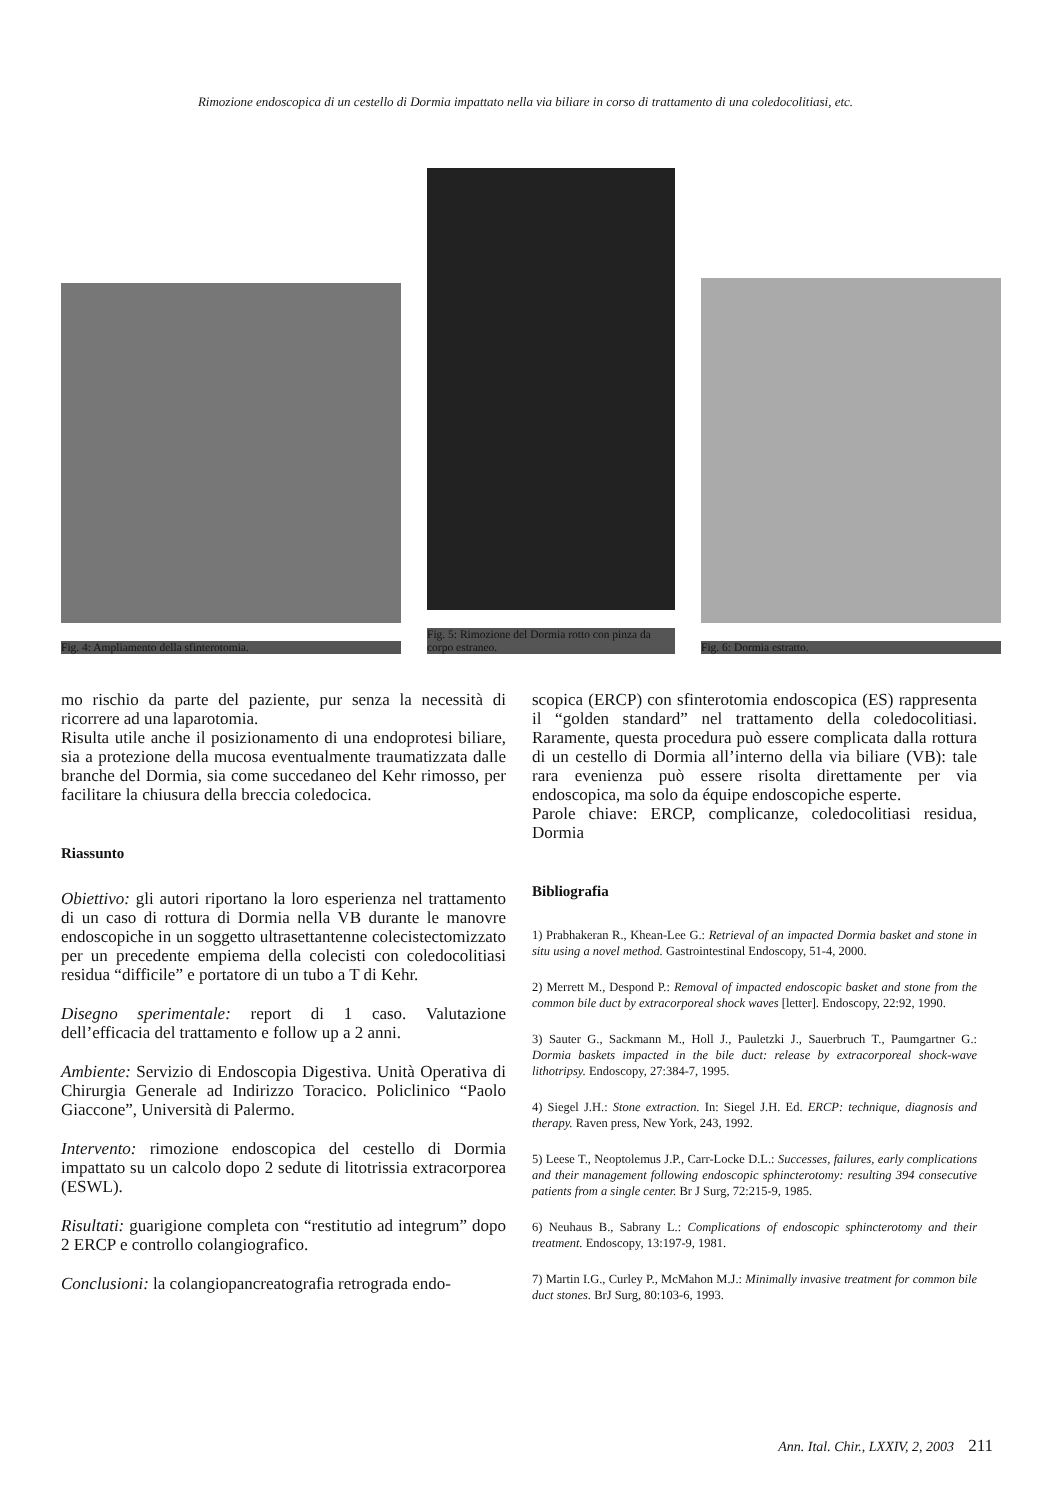Rimozione endoscopica di un cestello di Dormia impattato nella via biliare in corso di trattamento di una coledocolitiasi, etc.
Fig. 4: Ampliamento della sfinterotomia.
Fig. 5: Rimozione del Dormia rotto con pinza da corpo estraneo.
Fig. 6: Dormia estratto.
mo rischio da parte del paziente, pur senza la necessità di ricorrere ad una laparotomia.
Risulta utile anche il posizionamento di una endoprotesi biliare, sia a protezione della mucosa eventualmente traumatizzata dalle branche del Dormia, sia come succedaneo del Kehr rimosso, per facilitare la chiusura della breccia coledocica.
Riassunto
Obiettivo: gli autori riportano la loro esperienza nel trattamento di un caso di rottura di Dormia nella VB durante le manovre endoscopiche in un soggetto ultrasettantenne colecistectomizzato per un precedente empiema della colecisti con coledocolitiasi residua “difficile” e portatore di un tubo a T di Kehr.
Disegno sperimentale: report di 1 caso. Valutazione dell’efficacia del trattamento e follow up a 2 anni.
Ambiente: Servizio di Endoscopia Digestiva. Unità Operativa di Chirurgia Generale ad Indirizzo Toracico. Policlinico “Paolo Giaccone”, Università di Palermo.
Intervento: rimozione endoscopica del cestello di Dormia impattato su un calcolo dopo 2 sedute di litotrissia extracorporea (ESWL).
Risultati: guarigione completa con “restitutio ad integrum” dopo 2 ERCP e controllo colangiografico.
Conclusioni: la colangiopancreatografia retrograda endo-
scopica (ERCP) con sfinterotomia endoscopica (ES) rappresenta il “golden standard” nel trattamento della coledocolitiasi. Raramente, questa procedura può essere complicata dalla rottura di un cestello di Dormia all’interno della via biliare (VB): tale rara evenienza può essere risolta direttamente per via endoscopica, ma solo da équipe endoscopiche esperte.
Parole chiave: ERCP, complicanze, coledocolitiasi residua, Dormia
Bibliografia
1) Prabhakeran R., Khean-Lee G.: Retrieval of an impacted Dormia basket and stone in situ using a novel method. Gastrointestinal Endoscopy, 51-4, 2000.
2) Merrett M., Despond P.: Removal of impacted endoscopic basket and stone from the common bile duct by extracorporeal shock waves [letter]. Endoscopy, 22:92, 1990.
3) Sauter G., Sackmann M., Holl J., Pauletzki J., Sauerbruch T., Paumgartner G.: Dormia baskets impacted in the bile duct: release by extracorporeal shock-wave lithotripsy. Endoscopy, 27:384-7, 1995.
4) Siegel J.H.: Stone extraction. In: Siegel J.H. Ed. ERCP: technique, diagnosis and therapy. Raven press, New York, 243, 1992.
5) Leese T., Neoptolemus J.P., Carr-Locke D.L.: Successes, failures, early complications and their management following endoscopic sphincterotomy: resulting 394 consecutive patients from a single center. Br J Surg, 72:215-9, 1985.
6) Neuhaus B., Sabrany L.: Complications of endoscopic sphincterotomy and their treatment. Endoscopy, 13:197-9, 1981.
7) Martin I.G., Curley P., McMahon M.J.: Minimally invasive treatment for common bile duct stones. BrJ Surg, 80:103-6, 1993.
Ann. Ital. Chir., LXXIV, 2, 2003 211